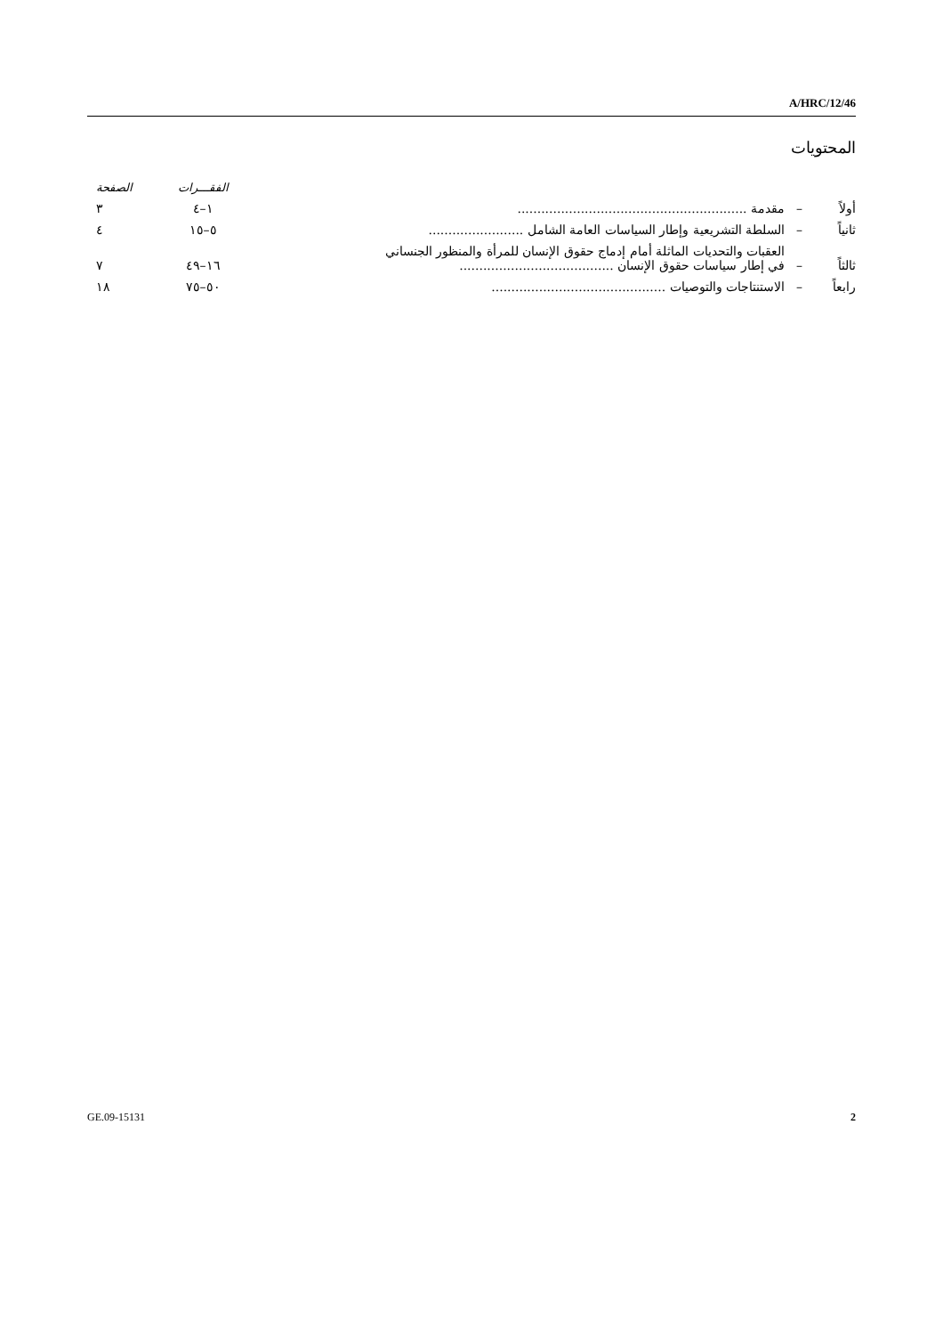A/HRC/12/46
المحتويات
| | | | الفقـــرات | الصفحة |
| أولاً | – | مقدمة .......................................................... | ١–٤ | ٣ |
| ثانياً | – | السلطة التشريعية وإطار السياسات العامة الشامل ........................ | ٥–١٥ | ٤ |
| ثالثاً | – | العقبات والتحديات الماثلة أمام إدماج حقوق الإنسان للمرأة والمنظور الجنساني في إطار سياسات حقوق الإنسان ....................................... | ١٦–٤٩ | ٧ |
| رابعاً | – | الاستنتاجات والتوصيات ............................................ | ٥٠–٧٥ | ١٨ |
GE.09-15131 2